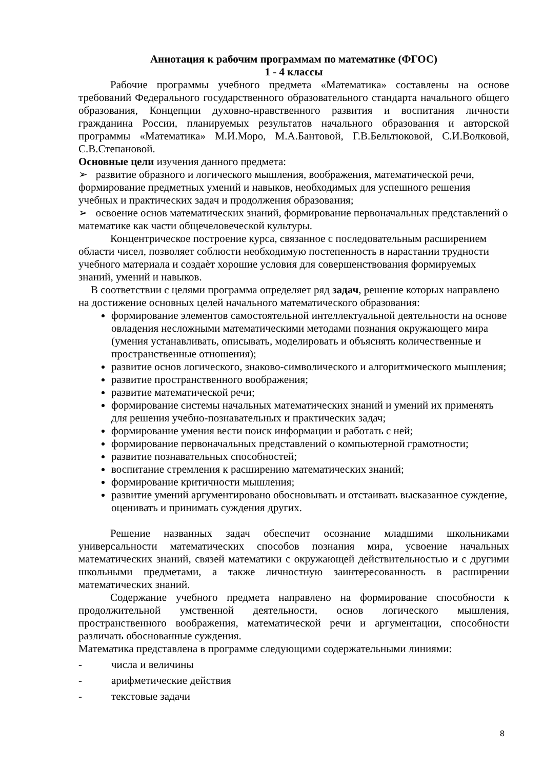Аннотация к рабочим программам по математике (ФГОС)
1 - 4 классы
Рабочие программы учебного предмета «Математика» составлены на основе требований Федерального государственного образовательного стандарта начального общего образования, Концепции духовно-нравственного развития и воспитания личности гражданина России, планируемых результатов начального образования и авторской программы «Математика» М.И.Моро, М.А.Бантовой, Г.В.Бельтюковой, С.И.Волковой, С.В.Степановой.
Основные цели изучения данного предмета:
➢ развитие образного и логического мышления, воображения, математической речи, формирование предметных умений и навыков, необходимых для успешного решения учебных и практических задач и продолжения образования;
➢ освоение основ математических знаний, формирование первоначальных представлений о математике как части общечеловеческой культуры.
Концентрическое построение курса, связанное с последовательным расширением области чисел, позволяет соблюсти необходимую постепенность в нарастании трудности учебного материала и создаѐт хорошие условия для совершенствования формируемых знаний, умений и навыков.
В соответствии с целями программа определяет ряд задач, решение которых направлено на достижение основных целей начального математического образования:
формирование элементов самостоятельной интеллектуальной деятельности на основе овладения несложными математическими методами познания окружающего мира (умения устанавливать, описывать, моделировать и объяснять количественные и пространственные отношения);
развитие основ логического, знаково-символического и алгоритмического мышления;
развитие пространственного воображения;
развитие математической речи;
формирование системы начальных математических знаний и умений их применять для решения учебно-познавательных и практических задач;
формирование умения вести поиск информации и работать с ней;
формирование первоначальных представлений о компьютерной грамотности;
развитие познавательных способностей;
воспитание стремления к расширению математических знаний;
формирование критичности мышления;
развитие умений аргументировано обосновывать и отстаивать высказанное суждение, оценивать и принимать суждения других.
Решение названных задач обеспечит осознание младшими школьниками универсальности математических способов познания мира, усвоение начальных математических знаний, связей математики с окружающей действительностью и с другими школьными предметами, а также личностную заинтересованность в расширении математических знаний.
Содержание учебного предмета направлено на формирование способности к продолжительной умственной деятельности, основ логического мышления, пространственного воображения, математической речи и аргументации, способности различать обоснованные суждения.
Математика представлена в программе следующими содержательными линиями:
- числа и величины
- арифметические действия
- текстовые задачи
8